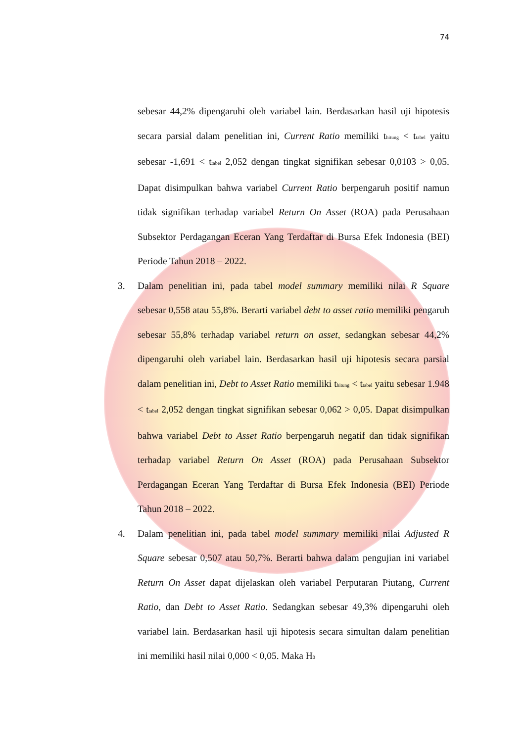74
sebesar 44,2% dipengaruhi oleh variabel lain. Berdasarkan hasil uji hipotesis secara parsial dalam penelitian ini, Current Ratio memiliki t<sub>hitung</sub> < t<sub>tabel</sub> yaitu sebesar -1,691 < t<sub>tabel</sub> 2,052 dengan tingkat signifikan sebesar 0,0103 > 0,05. Dapat disimpulkan bahwa variabel Current Ratio berpengaruh positif namun tidak signifikan terhadap variabel Return On Asset (ROA) pada Perusahaan Subsektor Perdagangan Eceran Yang Terdaftar di Bursa Efek Indonesia (BEI) Periode Tahun 2018 – 2022.
3. Dalam penelitian ini, pada tabel model summary memiliki nilai R Square sebesar 0,558 atau 55,8%. Berarti variabel debt to asset ratio memiliki pengaruh sebesar 55,8% terhadap variabel return on asset, sedangkan sebesar 44,2% dipengaruhi oleh variabel lain. Berdasarkan hasil uji hipotesis secara parsial dalam penelitian ini, Debt to Asset Ratio memiliki t<sub>hitung</sub> < t<sub>tabel</sub> yaitu sebesar 1.948 < t<sub>tabel</sub> 2,052 dengan tingkat signifikan sebesar 0,062 > 0,05. Dapat disimpulkan bahwa variabel Debt to Asset Ratio berpengaruh negatif dan tidak signifikan terhadap variabel Return On Asset (ROA) pada Perusahaan Subsektor Perdagangan Eceran Yang Terdaftar di Bursa Efek Indonesia (BEI) Periode Tahun 2018 – 2022.
4. Dalam penelitian ini, pada tabel model summary memiliki nilai Adjusted R Square sebesar 0,507 atau 50,7%. Berarti bahwa dalam pengujian ini variabel Return On Asset dapat dijelaskan oleh variabel Perputaran Piutang, Current Ratio, dan Debt to Asset Ratio. Sedangkan sebesar 49,3% dipengaruhi oleh variabel lain. Berdasarkan hasil uji hipotesis secara simultan dalam penelitian ini memiliki hasil nilai 0,000 < 0,05. Maka H<sub>0</sub>